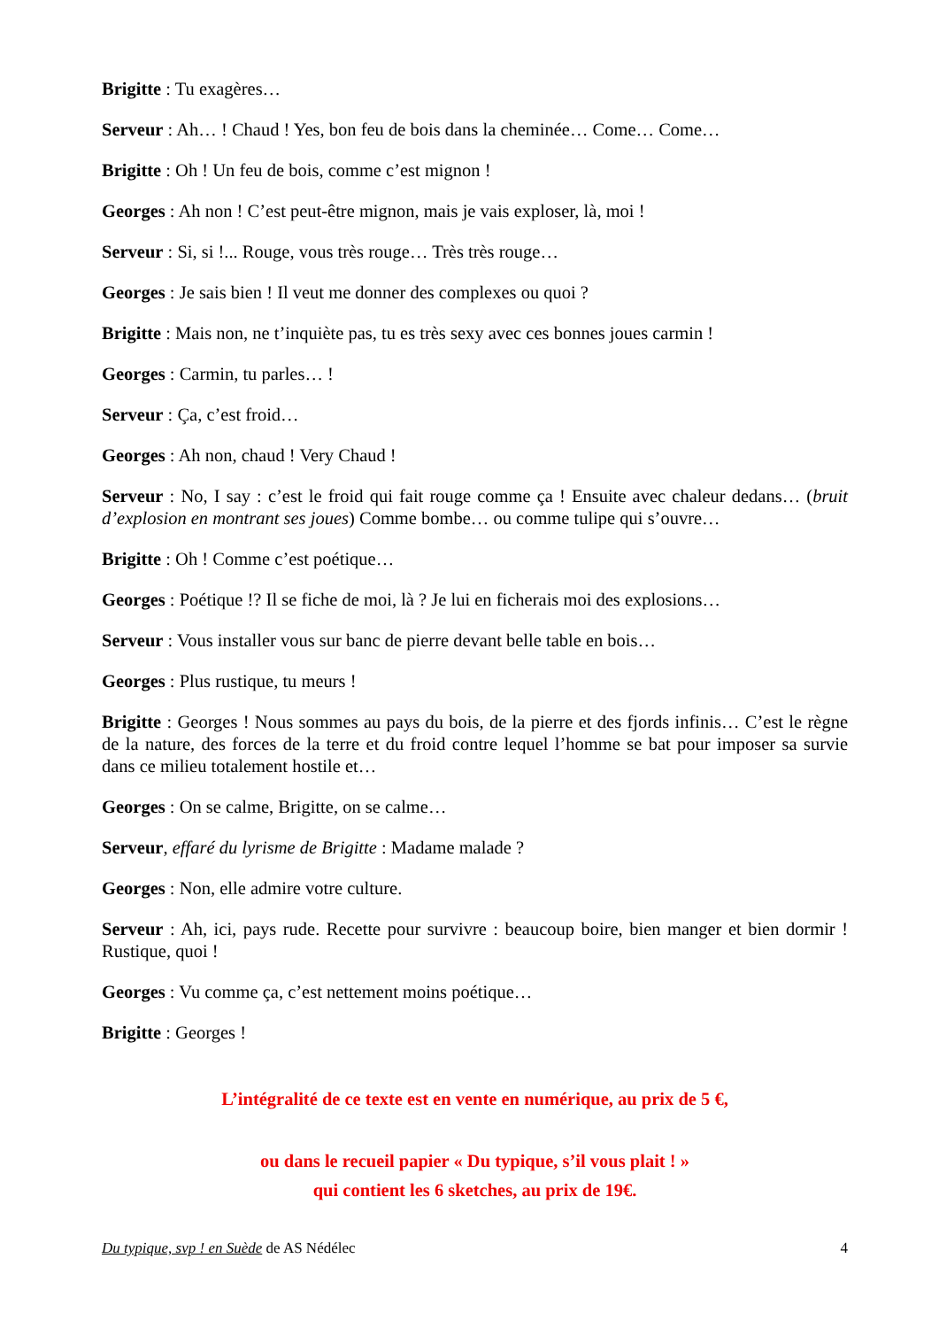Brigitte : Tu exagères…
Serveur : Ah… ! Chaud ! Yes, bon feu de bois dans la cheminée… Come… Come…
Brigitte : Oh ! Un feu de bois, comme c’est mignon !
Georges : Ah non ! C’est peut-être mignon, mais je vais exploser, là, moi !
Serveur : Si, si !... Rouge, vous très rouge… Très très rouge…
Georges : Je sais bien ! Il veut me donner des complexes ou quoi ?
Brigitte : Mais non, ne t’inquiète pas, tu es très sexy avec ces bonnes joues carmin !
Georges : Carmin, tu parles… !
Serveur : Ça, c’est froid…
Georges : Ah non, chaud ! Very Chaud !
Serveur : No, I say : c’est le froid qui fait rouge comme ça ! Ensuite avec chaleur dedans… (bruit d’explosion en montrant ses joues) Comme bombe… ou comme tulipe qui s’ouvre…
Brigitte : Oh ! Comme c’est poétique…
Georges : Poétique !? Il se fiche de moi, là ? Je lui en ficherais moi des explosions…
Serveur : Vous installer vous sur banc de pierre devant belle table en bois…
Georges : Plus rustique, tu meurs !
Brigitte : Georges ! Nous sommes au pays du bois, de la pierre et des fjords infinis… C’est le règne de la nature, des forces de la terre et du froid contre lequel l’homme se bat pour imposer sa survie dans ce milieu totalement hostile et…
Georges : On se calme, Brigitte, on se calme…
Serveur, effaré du lyrisme de Brigitte : Madame malade ?
Georges : Non, elle admire votre culture.
Serveur : Ah, ici, pays rude. Recette pour survivre : beaucoup boire, bien manger et bien dormir ! Rustique, quoi !
Georges : Vu comme ça, c’est nettement moins poétique…
Brigitte : Georges !
L’intégralité de ce texte est en vente en numérique, au prix de 5 €,
ou dans le recueil papier « Du typique, s’il vous plait ! »
qui contient les 6 sketches, au prix de 19€.
Du typique, svp ! en Suède de AS Nédélec 4